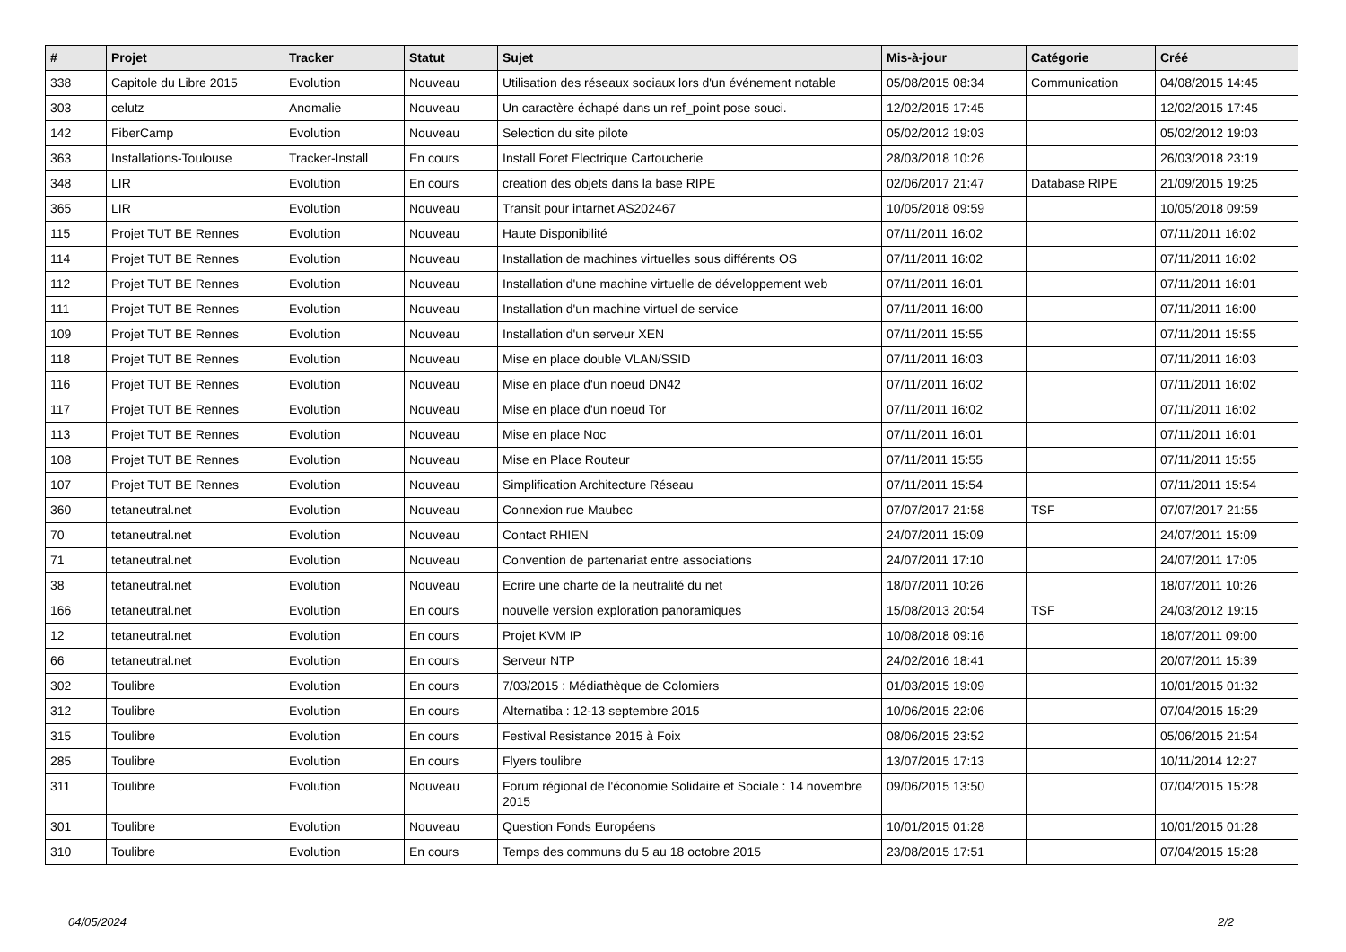| # | Projet | Tracker | Statut | Sujet | Mis-à-jour | Catégorie | Créé |
| --- | --- | --- | --- | --- | --- | --- | --- |
| 338 | Capitole du Libre 2015 | Evolution | Nouveau | Utilisation des réseaux sociaux lors d'un événement notable | 05/08/2015 08:34 | Communication | 04/08/2015 14:45 |
| 303 | celutz | Anomalie | Nouveau | Un caractère échapé dans un ref_point pose souci. | 12/02/2015 17:45 | | 12/02/2015 17:45 |
| 142 | FiberCamp | Evolution | Nouveau | Selection du site pilote | 05/02/2012 19:03 | | 05/02/2012 19:03 |
| 363 | Installations-Toulouse | Tracker-Install | En cours | Install Foret Electrique Cartoucherie | 28/03/2018 10:26 | | 26/03/2018 23:19 |
| 348 | LIR | Evolution | En cours | creation des objets dans la base RIPE | 02/06/2017 21:47 | Database RIPE | 21/09/2015 19:25 |
| 365 | LIR | Evolution | Nouveau | Transit pour intarnet AS202467 | 10/05/2018 09:59 | | 10/05/2018 09:59 |
| 115 | Projet TUT BE Rennes | Evolution | Nouveau | Haute Disponibilité | 07/11/2011 16:02 | | 07/11/2011 16:02 |
| 114 | Projet TUT BE Rennes | Evolution | Nouveau | Installation de machines virtuelles sous différents OS | 07/11/2011 16:02 | | 07/11/2011 16:02 |
| 112 | Projet TUT BE Rennes | Evolution | Nouveau | Installation d'une machine virtuelle de développement web | 07/11/2011 16:01 | | 07/11/2011 16:01 |
| 111 | Projet TUT BE Rennes | Evolution | Nouveau | Installation d'un machine virtuel de service | 07/11/2011 16:00 | | 07/11/2011 16:00 |
| 109 | Projet TUT BE Rennes | Evolution | Nouveau | Installation d'un serveur XEN | 07/11/2011 15:55 | | 07/11/2011 15:55 |
| 118 | Projet TUT BE Rennes | Evolution | Nouveau | Mise en place double VLAN/SSID | 07/11/2011 16:03 | | 07/11/2011 16:03 |
| 116 | Projet TUT BE Rennes | Evolution | Nouveau | Mise en place d'un noeud DN42 | 07/11/2011 16:02 | | 07/11/2011 16:02 |
| 117 | Projet TUT BE Rennes | Evolution | Nouveau | Mise en place d'un noeud Tor | 07/11/2011 16:02 | | 07/11/2011 16:02 |
| 113 | Projet TUT BE Rennes | Evolution | Nouveau | Mise en place Noc | 07/11/2011 16:01 | | 07/11/2011 16:01 |
| 108 | Projet TUT BE Rennes | Evolution | Nouveau | Mise en Place Routeur | 07/11/2011 15:55 | | 07/11/2011 15:55 |
| 107 | Projet TUT BE Rennes | Evolution | Nouveau | Simplification Architecture Réseau | 07/11/2011 15:54 | | 07/11/2011 15:54 |
| 360 | tetaneutral.net | Evolution | Nouveau | Connexion rue Maubec | 07/07/2017 21:58 | TSF | 07/07/2017 21:55 |
| 70 | tetaneutral.net | Evolution | Nouveau | Contact RHIEN | 24/07/2011 15:09 | | 24/07/2011 15:09 |
| 71 | tetaneutral.net | Evolution | Nouveau | Convention de partenariat entre associations | 24/07/2011 17:10 | | 24/07/2011 17:05 |
| 38 | tetaneutral.net | Evolution | Nouveau | Ecrire une charte de la neutralité du net | 18/07/2011 10:26 | | 18/07/2011 10:26 |
| 166 | tetaneutral.net | Evolution | En cours | nouvelle version exploration panoramiques | 15/08/2013 20:54 | TSF | 24/03/2012 19:15 |
| 12 | tetaneutral.net | Evolution | En cours | Projet KVM IP | 10/08/2018 09:16 | | 18/07/2011 09:00 |
| 66 | tetaneutral.net | Evolution | En cours | Serveur NTP | 24/02/2016 18:41 | | 20/07/2011 15:39 |
| 302 | Toulibre | Evolution | En cours | 7/03/2015 : Médiathèque de Colomiers | 01/03/2015 19:09 | | 10/01/2015 01:32 |
| 312 | Toulibre | Evolution | En cours | Alternatiba : 12-13 septembre 2015 | 10/06/2015 22:06 | | 07/04/2015 15:29 |
| 315 | Toulibre | Evolution | En cours | Festival Resistance 2015 à Foix | 08/06/2015 23:52 | | 05/06/2015 21:54 |
| 285 | Toulibre | Evolution | En cours | Flyers toulibre | 13/07/2015 17:13 | | 10/11/2014 12:27 |
| 311 | Toulibre | Evolution | Nouveau | Forum régional de l'économie Solidaire et Sociale : 14 novembre 2015 | 09/06/2015 13:50 | | 07/04/2015 15:28 |
| 301 | Toulibre | Evolution | Nouveau | Question Fonds Européens | 10/01/2015 01:28 | | 10/01/2015 01:28 |
| 310 | Toulibre | Evolution | En cours | Temps des communs du 5 au 18 octobre 2015 | 23/08/2015 17:51 | | 07/04/2015 15:28 |
04/05/2024 2/2